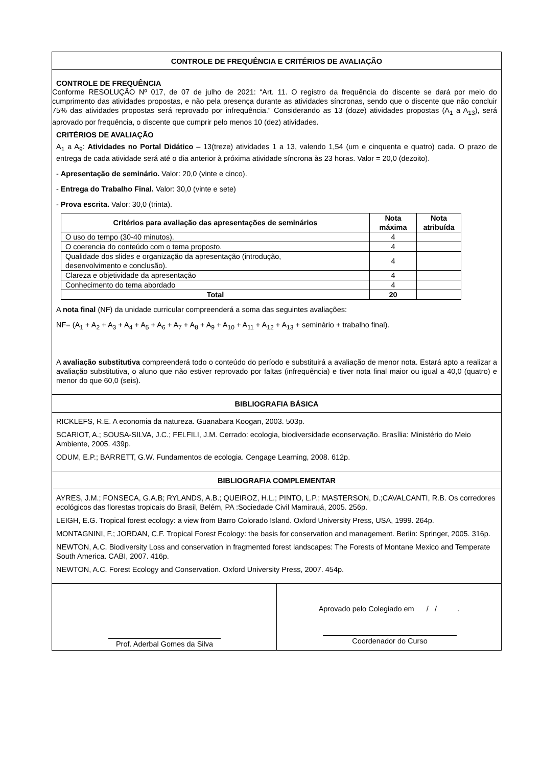CONTROLE DE FREQUÊNCIA E CRITÉRIOS DE AVALIAÇÃO
CONTROLE DE FREQUÊNCIA
Conforme RESOLUÇÃO Nº 017, de 07 de julho de 2021: “Art. 11. O registro da frequência do discente se dará por meio do cumprimento das atividades propostas, e não pela presença durante as atividades síncronas, sendo que o discente que não concluir 75% das atividades propostas será reprovado por infrequência.” Considerando as 13 (doze) atividades propostas (A<sub>1</sub> a A<sub>13</sub>), será aprovado por frequência, o discente que cumprir pelo menos 10 (dez) atividades.
CRITÉRIOS DE AVALIAÇÃO
A<sub>1</sub> a A<sub>9</sub>: Atividades no Portal Didático – 13(treze) atividades 1 a 13, valendo 1,54 (um e cinquenta e quatro) cada. O prazo de entrega de cada atividade será até o dia anterior à próxima atividade síncrona às 23 horas. Valor = 20,0 (dezoito).
- Apresentação de seminário. Valor: 20,0 (vinte e cinco).
- Entrega do Trabalho Final. Valor: 30,0 (vinte e sete)
- Prova escrita. Valor: 30,0 (trinta).
| Critérios para avaliação das apresentações de seminários | Nota máxima | Nota atribuída |
| --- | --- | --- |
| O uso do tempo (30-40 minutos). | 4 | |
| O coerencia do conteúdo com o tema proposto. | 4 | |
| Qualidade dos slides e organização da apresentação (introdução, desenvolvimento e conclusão). | 4 | |
| Clareza e objetividade da apresentação | 4 | |
| Conhecimento do tema abordado | 4 | |
| Total | 20 | |
A nota final (NF) da unidade curricular compreenderá a soma das seguintes avaliações:
NF= (A<sub>1</sub> + A<sub>2</sub> + A<sub>3</sub> + A<sub>4</sub> + A<sub>5</sub> + A<sub>6</sub> + A<sub>7</sub> + A<sub>8</sub> + A<sub>9</sub> + A<sub>10</sub> + A<sub>11</sub> + A<sub>12</sub> + A<sub>13</sub> + seminário + trabalho final).
A avaliação substitutiva compreenderá todo o conteúdo do período e substituirá a avaliação de menor nota. Estará apto a realizar a avaliação substitutiva, o aluno que não estiver reprovado por faltas (infrequência) e tiver nota final maior ou igual a 40,0 (quatro) e menor do que 60,0 (seis).
BIBLIOGRAFIA BÁSICA
RICKLEFS, R.E. A economia da natureza. Guanabara Koogan, 2003. 503p.
SCARIOT, A.; SOUSA-SILVA, J.C.; FELFILI, J.M. Cerrado: ecologia, biodiversidade econservação. Brasília: Ministério do Meio Ambiente, 2005. 439p.
ODUM, E.P.; BARRETT, G.W. Fundamentos de ecologia. Cengage Learning, 2008. 612p.
BIBLIOGRAFIA COMPLEMENTAR
AYRES, J.M.; FONSECA, G.A.B; RYLANDS, A.B.; QUEIROZ, H.L.; PINTO, L.P.; MASTERSON, D.;CAVALCANTI, R.B. Os corredores ecológicos das florestas tropicais do Brasil, Belém, PA :Sociedade Civil Mamirauá, 2005. 256p.
LEIGH, E.G. Tropical forest ecology: a view from Barro Colorado Island. Oxford University Press, USA, 1999. 264p.
MONTAGNINI, F.; JORDAN, C.F. Tropical Forest Ecology: the basis for conservation and management. Berlin: Springer, 2005. 316p.
NEWTON, A.C. Biodiversity Loss and conservation in fragmented forest landscapes: The Forests of Montane Mexico and Temperate South America. CABI, 2007. 416p.
NEWTON, A.C. Forest Ecology and Conservation. Oxford University Press, 2007. 454p.
Prof. Aderbal Gomes da Silva
Aprovado pelo Colegiado em / / .
Coordenador do Curso